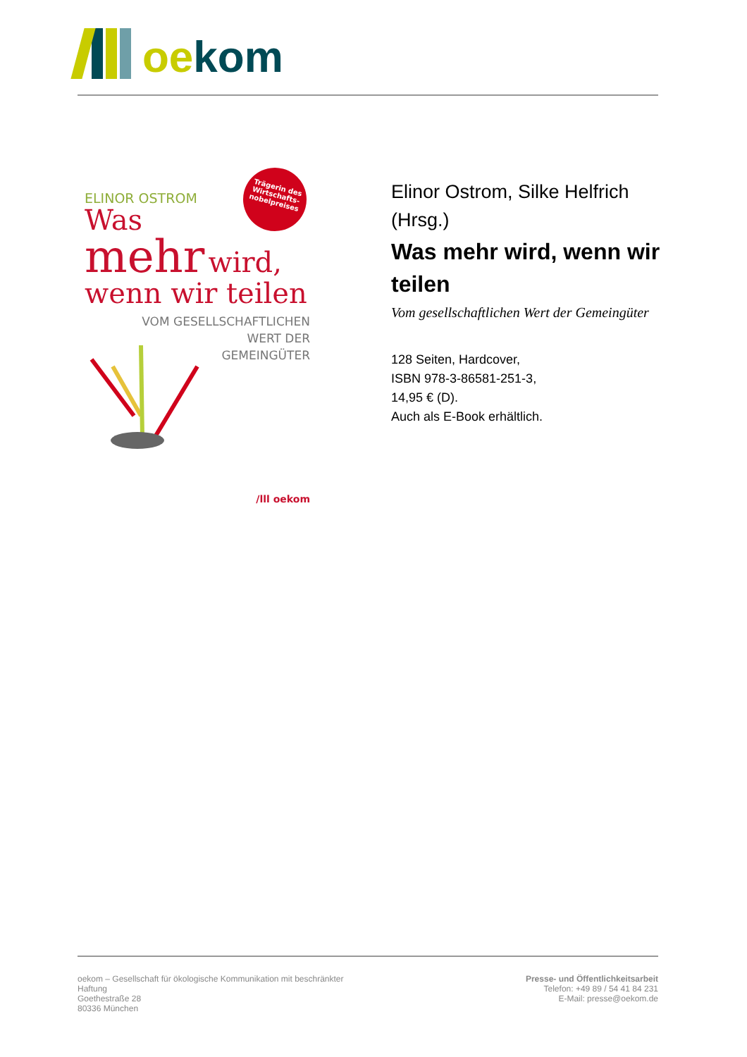oe kom
Trägerin des
Wirtschafts-
nobelpreises
ELINOR OSTROM
Was
mehr wird,
wenn wir teilen
VOM GESELLSCHAFTLICHEN
WERT DER
GEMEINGÜTER
/lll oekom
Elinor Ostrom, Silke Helfrich (Hrsg.)
Was mehr wird, wenn wir teilen
Vom gesellschaftlichen Wert der Gemeingüter
128 Seiten, Hardcover,
ISBN 978-3-86581-251-3,
14,95 € (D).
Auch als E-Book erhältlich.
oekom – Gesellschaft für ökologische Kommunikation mit beschränkter
Haftung
Goethestraße 28
80336 München
Presse- und Öffentlichkeitsarbeit
Telefon: +49 89 / 54 41 84 231
E-Mail: presse@oekom.de